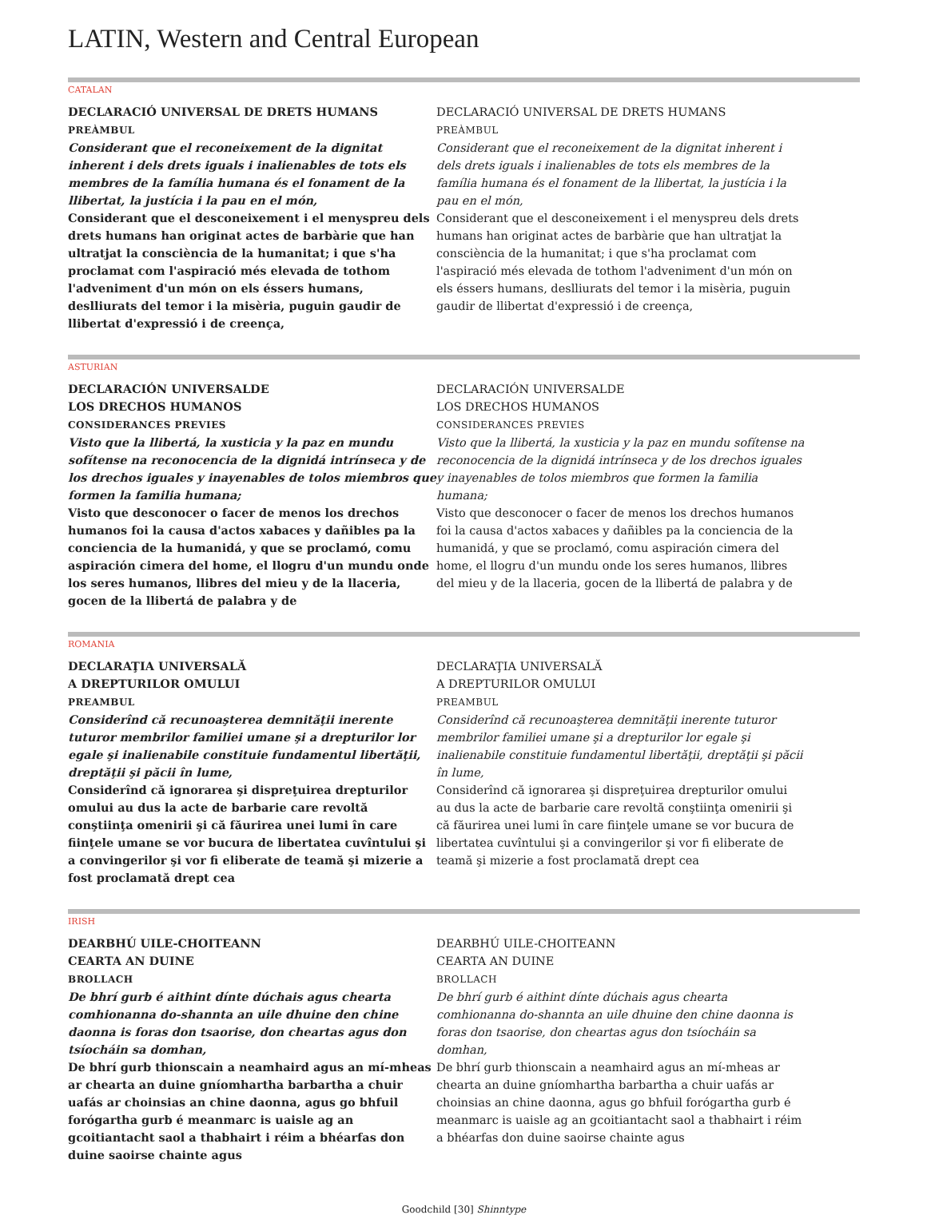LATIN, Western and Central European
CATALAN
DECLARACIÓ UNIVERSAL DE DRETS HUMANS
PREÀMBUL
Considerant que el reconeixement de la dignitat inherent i dels drets iguals i inalienables de tots els membres de la família humana és el fonament de la llibertat, la justícia i la pau en el món,
Considerant que el desconeixement i el menyspreu dels drets humans han originat actes de barbàrie que han ultratjat la consciència de la humanitat; i que s'ha proclamat com l'aspiració més elevada de tothom l'adveniment d'un món on els éssers humans, deslliurats del temor i la misèria, puguin gaudir de llibertat d'expressió i de creença,
DECLARACIÓ UNIVERSAL DE DRETS HUMANS
PREÀMBUL
Considerant que el reconeixement de la dignitat inherent i dels drets iguals i inalienables de tots els membres de la família humana és el fonament de la llibertat, la justícia i la pau en el món,
Considerant que el desconeixement i el menyspreu dels drets humans han originat actes de barbàrie que han ultratjat la consciència de la humanitat; i que s'ha proclamat com l'aspiració més elevada de tothom l'adveniment d'un món on els éssers humans, deslliurats del temor i la misèria, puguin gaudir de llibertat d'expressió i de creença,
ASTURIAN
DECLARACIÓN UNIVERSALDE
LOS DRECHOS HUMANOS
CONSIDERANCES PREVIES
Visto que la llibertá, la xusticia y la paz en mundu sofítense na reconocencia de la dignidá intrínseca y de los drechos iguales y inayenables de tolos miembros que formen la familia humana;
Visto que desconocer o facer de menos los drechos humanos foi la causa d'actos xabaces y dañibles pa la conciencia de la humanidá, y que se proclamó, comu aspiración cimera del home, el llogru d'un mundu onde los seres humanos, llibres del mieu y de la llaceria, gocen de la llibertá de palabra y de
DECLARACIÓN UNIVERSALDE
LOS DRECHOS HUMANOS
CONSIDERANCES PREVIES
Visto que la llibertá, la xusticia y la paz en mundu sofítense na reconocencia de la dignidá intrínseca y de los drechos iguales y inayenables de tolos miembros que formen la familia humana;
Visto que desconocer o facer de menos los drechos humanos foi la causa d'actos xabaces y dañibles pa la conciencia de la humanidá, y que se proclamó, comu aspiración cimera del home, el llogru d'un mundu onde los seres humanos, llibres del mieu y de la llaceria, gocen de la llibertá de palabra y de
ROMANIA
DECLARAŢIA UNIVERSALĂ
A DREPTURILOR OMULUI
PREAMBUL
Considerînd că recunoaşterea demnităţii inerente tuturor membrilor familiei umane şi a drepturilor lor egale şi inalienabile constituie fundamentul libertăţii, dreptăţii şi păcii în lume,
Considerînd că ignorarea şi dispreţuirea drepturilor omului au dus la acte de barbarie care revoltă conştiinţa omenirii şi că făurirea unei lumi în care fiinţele umane se vor bucura de libertatea cuvîntului şi a convingerilor şi vor fi eliberate de teamă şi mizerie a fost proclamată drept cea
DECLARAŢIA UNIVERSALĂ
A DREPTURILOR OMULUI
PREAMBUL
Considerînd că recunoaşterea demnităţii inerente tuturor membrilor familiei umane şi a drepturilor lor egale şi inalienabile constituie fundamentul libertăţii, dreptăţii şi păcii în lume,
Considerînd că ignorarea şi dispreţuirea drepturilor omului au dus la acte de barbarie care revoltă conştiinţa omenirii şi că făurirea unei lumi în care fiinţele umane se vor bucura de libertatea cuvîntului şi a convingerilor şi vor fi eliberate de teamă şi mizerie a fost proclamată drept cea
IRISH
DEARBHÚ UILE-CHOITEANN
CEARTA AN DUINE
BROLLACH
De bhrí gurb é aithint dínte dúchais agus chearta comhionanna do-shannta an uile dhuine den chine daonna is foras don tsaorise, don cheartas agus don tsíocháin sa domhan,
De bhrí gurb thionscain a neamhaird agus an mí-mheas ar chearta an duine gníomhartha barbartha a chuir uafás ar choinsias an chine daonna, agus go bhfuil forógartha gurb é meanmarc is uaisle ag an gcoitiantacht saol a thabhairt i réim a bhéarfas don duine saoirse chainte agus
DEARBHÚ UILE-CHOITEANN
CEARTA AN DUINE
BROLLACH
De bhrí gurb é aithint dínte dúchais agus chearta comhionanna do-shannta an uile dhuine den chine daonna is foras don tsaorise, don cheartas agus don tsíocháin sa domhan,
De bhrí gurb thionscain a neamhaird agus an mí-mheas ar chearta an duine gníomhartha barbartha a chuir uafás ar choinsias an chine daonna, agus go bhfuil forógartha gurb é meanmarc is uaisle ag an gcoitiantacht saol a thabhairt i réim a bhéarfas don duine saoirse chainte agus
Goodchild [30] Shinntype